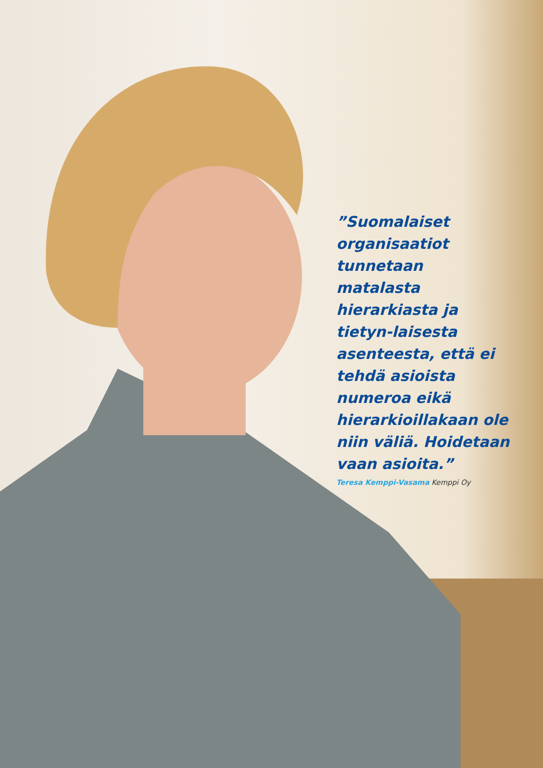”Suomalaiset organisaatiot tunnetaan matalasta hierarkiasta ja tietyn-laisesta asenteesta, että ei tehdä asioista numeroa eikä hierarkioillakaan ole niin väliä. Hoidetaan vaan asioita.”
Teresa Kemppi-Vasama Kemppi Oy